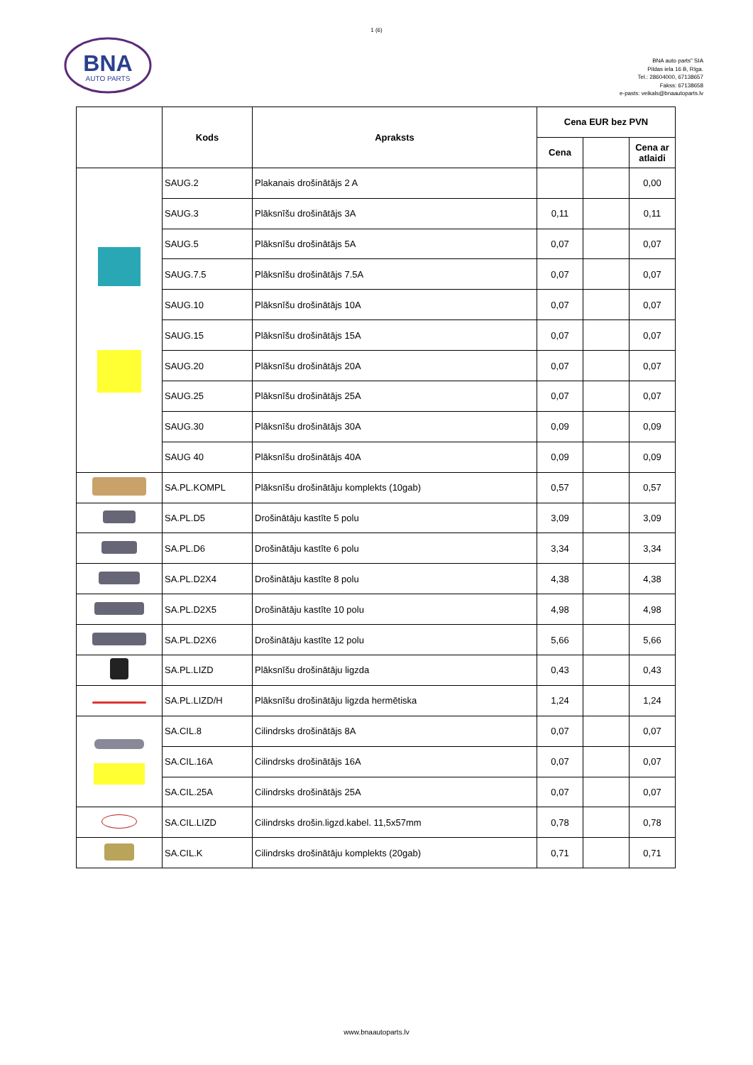1 (6)
BNA
AUTO PARTS
BNA auto parts" SIA
Pildas iela 16 B, Rīga.
Tel.: 28604000, 67138657
Fakss: 67138658
e-pasts: veikals@bnaautoparts.lv
| | Kods | Apraksts | Cena EUR bez PVN | | |
| --- | --- | --- | --- | --- | --- |
| | | | Cena | | Cena ar atlaidi |
| | SAUG.2 | Plakanais drošinātājs 2 A | | | 0,00 |
| | SAUG.3 | Plāksnīšu drošinātājs 3A | 0,11 | | 0,11 |
| | SAUG.5 | Plāksnīšu drošinātājs 5A | 0,07 | | 0,07 |
| | SAUG.7.5 | Plāksnīšu drošinātājs 7.5A | 0,07 | | 0,07 |
| | SAUG.10 | Plāksnīšu drošinātājs 10A | 0,07 | | 0,07 |
| | SAUG.15 | Plāksnīšu drošinātājs 15A | 0,07 | | 0,07 |
| | SAUG.20 | Plāksnīšu drošinātājs 20A | 0,07 | | 0,07 |
| | SAUG.25 | Plāksnīšu drošinātājs 25A | 0,07 | | 0,07 |
| | SAUG.30 | Plāksnīšu drošinātājs 30A | 0,09 | | 0,09 |
| | SAUG 40 | Plāksnīšu drošinātājs 40A | 0,09 | | 0,09 |
| | SA.PL.KOMPL | Plāksnīšu drošinātāju komplekts (10gab) | 0,57 | | 0,57 |
| | SA.PL.D5 | Drošinātāju kastīte 5 polu | 3,09 | | 3,09 |
| | SA.PL.D6 | Drošinātāju kastīte 6 polu | 3,34 | | 3,34 |
| | SA.PL.D2X4 | Drošinātāju kastīte 8 polu | 4,38 | | 4,38 |
| | SA.PL.D2X5 | Drošinātāju kastīte 10 polu | 4,98 | | 4,98 |
| | SA.PL.D2X6 | Drošinātāju kastīte 12 polu | 5,66 | | 5,66 |
| | SA.PL.LIZD | Plāksnīšu drošinātāju ligzda | 0,43 | | 0,43 |
| | SA.PL.LIZD/H | Plāksnīšu drošinātāju ligzda hermētiska | 1,24 | | 1,24 |
| | SA.CIL.8 | Cilindrsks drošinātājs 8A | 0,07 | | 0,07 |
| | SA.CIL.16A | Cilindrsks drošinātājs 16A | 0,07 | | 0,07 |
| | SA.CIL.25A | Cilindrsks drošinātājs 25A | 0,07 | | 0,07 |
| | SA.CIL.LIZD | Cilindrsks drošin.ligzd.kabel. 11,5x57mm | 0,78 | | 0,78 |
| | SA.CIL.K | Cilindrsks drošinātāju komplekts (20gab) | 0,71 | | 0,71 |
www.bnaautoparts.lv